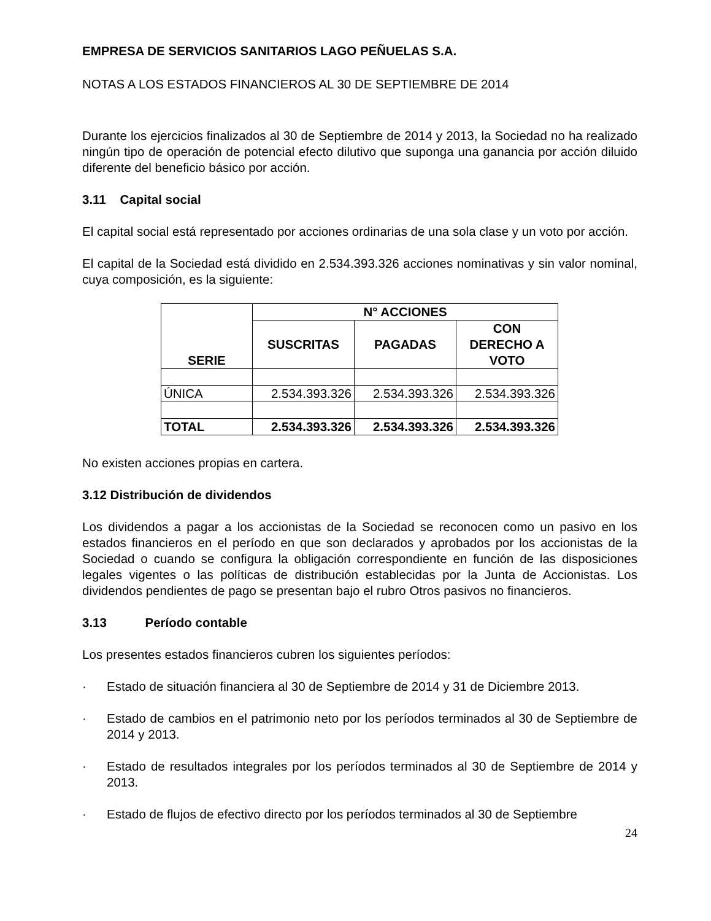EMPRESA DE SERVICIOS SANITARIOS LAGO PEÑUELAS S.A.
NOTAS A LOS ESTADOS FINANCIEROS AL 30 DE SEPTIEMBRE DE 2014
Durante los ejercicios finalizados al 30 de Septiembre de 2014 y 2013, la Sociedad no ha realizado ningún tipo de operación de potencial efecto dilutivo que suponga una ganancia por acción diluido diferente del beneficio básico por acción.
3.11 Capital social
El capital social está representado por acciones ordinarias de una sola clase y un voto por acción.
El capital de la Sociedad está dividido en 2.534.393.326 acciones nominativas y sin valor nominal, cuya composición, es la siguiente:
| SERIE | N° ACCIONES | | |
| --- | --- | --- | --- |
| | SUSCRITAS | PAGADAS | CON DERECHO A VOTO |
| ÚNICA | 2.534.393.326 | 2.534.393.326 | 2.534.393.326 |
| TOTAL | 2.534.393.326 | 2.534.393.326 | 2.534.393.326 |
No existen acciones propias en cartera.
3.12 Distribución de dividendos
Los dividendos a pagar a los accionistas de la Sociedad se reconocen como un pasivo en los estados financieros en el período en que son declarados y aprobados por los accionistas de la Sociedad o cuando se configura la obligación correspondiente en función de las disposiciones legales vigentes o las políticas de distribución establecidas por la Junta de Accionistas. Los dividendos pendientes de pago se presentan bajo el rubro Otros pasivos no financieros.
3.13 Período contable
Los presentes estados financieros cubren los siguientes períodos:
· Estado de situación financiera al 30 de Septiembre de 2014 y 31 de Diciembre 2013.
· Estado de cambios en el patrimonio neto por los períodos terminados al 30 de Septiembre de 2014 y 2013.
· Estado de resultados integrales por los períodos terminados al 30 de Septiembre de 2014 y 2013.
· Estado de flujos de efectivo directo por los períodos terminados al 30 de Septiembre
24